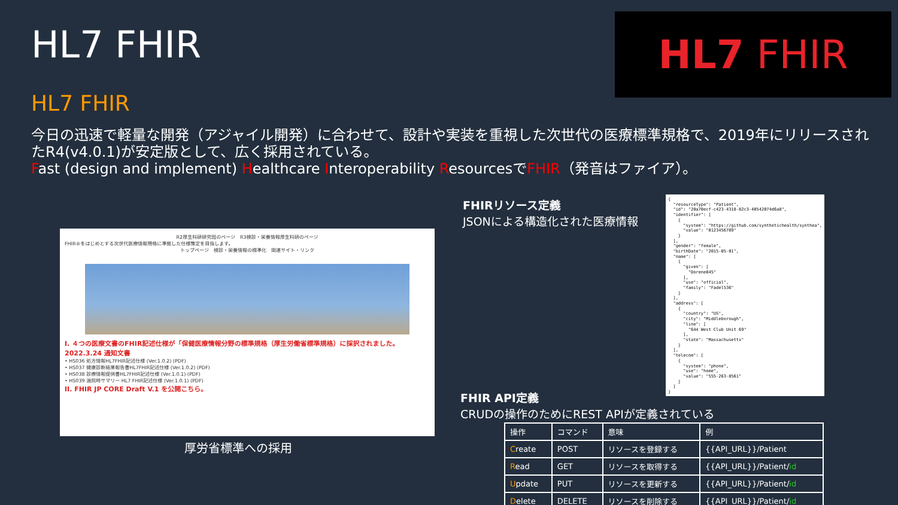HL7 FHIR HL7 FHIR
HL7 FHIR
今日の迅速で軽量な開発（アジャイル開発）に合わせて、設計や実装を重視した次世代の医療標準規格で、2019年にリリースされたR4(v4.0.1)が安定版として、広く採用されている。
Fast (design and implement) Healthcare Interoperability ResourcesでFHIR（発音はファイア）。
R2厚生科研研究班のページ　R3検診・栄養情報厚生科研のページ
FHIR®をはじめとする次世代医療情報規格に準拠した仕様策定を目指します。
トップページ　検診・栄養情報の標準化　関連サイト・リンク
I. ４つの医療文書のFHIR記述仕様が「保健医療情報分野の標準規格（厚生労働省標準規格）に採択されました。2022.3.24 通知文書
• HS036 処方情報HL7FHIR記述仕様 (Ver.1.0.2) (PDF)
• HS037 健康診断結果報告書HL7FHIR記述仕様 (Ver.1.0.2) (PDF)
• HS038 診療情報提供書HL7FHIR記述仕様 (Ver.1.0.1) (PDF)
• HS039 退院時サマリー HL7 FHIR記述仕様 (Ver.1.0.1) (PDF)
II. FHIR JP CORE Draft V.1 を公開こちら。
厚労省標準への採用
FHIRリソース定義
JSONによる構造化された医療情報
{ "resourceType": "Patient", "id": "20a70ecf-c423-4318-82c3-40542074d6a8", "identifier": [ { "system": "https://github.com/synthetichealth/synthea", "value": "0123456789" } ], "gender": "female", "birthDate": "2015-05-01", "name": [ { "given": [ "Dorene845" ], "use": "official", "family": "Fadel536" } ], "address": [ { "country": "US", "city": "Middleborough", "line": [ "644 West Club Unit 69" ], "state": "Massachusetts" } ], "telecom": [ { "system": "phone", "use": "home", "value": "555-263-8561" } ] }
FHIR API定義
CRUDの操作のためにREST APIが定義されている
| 操作 | コマンド | 意味 | 例 |
| --- | --- | --- | --- |
| C reate | POST | リソースを登録する | {{API_URL}}/Patient |
| R ead | GET | リソースを取得する | {{API_URL}}/Patient/ id |
| U pdate | PUT | リソースを更新する | {{API_URL}}/Patient/ id |
| D elete | DELETE | リソースを削除する | {{API_URL}}/Patient/ id |